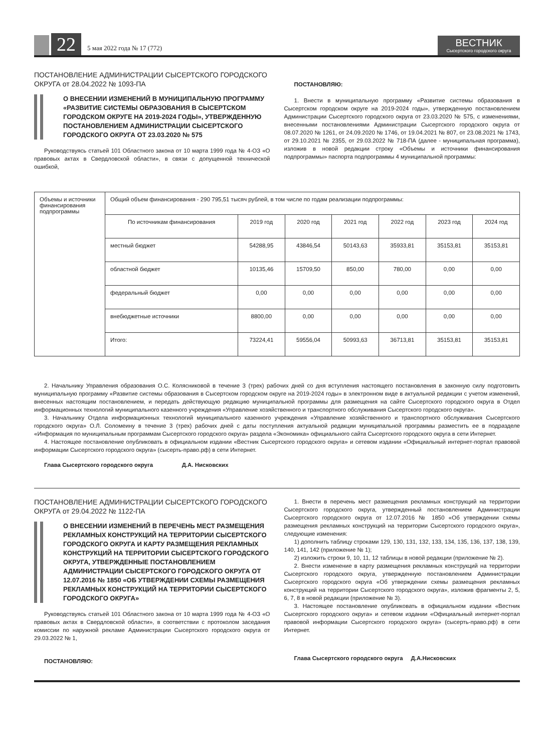22
5 мая 2022 года № 17 (772)
ВЕСТНИК
Сысертского городского округа
ПОСТАНОВЛЕНИЕ АДМИНИСТРАЦИИ СЫСЕРТСКОГО ГОРОДСКОГО ОКРУГА от 28.04.2022 № 1093-ПА
О ВНЕСЕНИИ ИЗМЕНЕНИЙ В МУНИЦИПАЛЬНУЮ ПРОГРАММУ «РАЗВИТИЕ СИСТЕМЫ ОБРАЗОВАНИЯ В СЫСЕРТСКОМ ГОРОДСКОМ ОКРУГЕ НА 2019-2024 ГОДЫ», УТВЕРЖДЕННУЮ ПОСТАНОВЛЕНИЕМ АДМИНИСТРАЦИИ СЫСЕРТСКОГО ГОРОДСКОГО ОКРУГА ОТ 23.03.2020 № 575
Руководствуясь статьей 101 Областного закона от 10 марта 1999 года № 4-ОЗ «О правовых актах в Свердловской области», в связи с допущенной технической ошибкой,
ПОСТАНОВЛЯЮ:
1. Внести в муниципальную программу «Развитие системы образования в Сысертском городском округе на 2019-2024 годы», утвержденную постановлением Администрации Сысертского городского округа от 23.03.2020 № 575, с изменениями, внесенными постановлениями Администрации Сысертского городского округа от 08.07.2020 № 1261, от 24.09.2020 № 1746, от 19.04.2021 № 807, от 23.08.2021 № 1743, от 29.10.2021 № 2355, от 29.03.2022 № 718-ПА (далее - муниципальная программа), изложив в новой редакции строку «Объемы и источники финансирования подпрограммы» паспорта подпрограммы 4 муниципальной программы:
| Объемы и источники финансирования подпрограммы | Общий объем финансирования - 290 795,51 тысяч рублей, в том числе по годам реализации подпрограммы: | | | | | | |
| | По источникам финансирования | 2019 год | 2020 год | 2021 год | 2022 год | 2023 год | 2024 год |
| | местный бюджет | 54288,95 | 43846,54 | 50143,63 | 35933,81 | 35153,81 | 35153,81 |
| | областной бюджет | 10135,46 | 15709,50 | 850,00 | 780,00 | 0,00 | 0,00 |
| | федеральный бюджет | 0,00 | 0,00 | 0,00 | 0,00 | 0,00 | 0,00 |
| | внебюджетные источники | 8800,00 | 0,00 | 0,00 | 0,00 | 0,00 | 0,00 |
| | Итого: | 73224,41 | 59556,04 | 50993,63 | 36713,81 | 35153,81 | 35153,81 |
2. Начальнику Управления образования О.С. Колясниковой в течение 3 (трех) рабочих дней со дня вступления настоящего постановления в законную силу подготовить муниципальную программу «Развитие системы образования в Сысертском городском округе на 2019-2024 годы» в электронном виде в актуальной редакции с учетом изменений, внесенных настоящим постановлением, и передать действующую редакцию муниципальной программы для размещения на сайте Сысертского городского округа в Отдел информационных технологий муниципального казенного учреждения «Управление хозяйственного и транспортного обслуживания Сысертского городского округа».
3. Начальнику Отдела информационных технологий муниципального казенного учреждения «Управление хозяйственного и транспортного обслуживания Сысертского городского округа» О.Л. Соломеину в течение 3 (трех) рабочих дней с даты поступления актуальной редакции муниципальной программы разместить ее в подразделе «Информация по муниципальным программам Сысертского городского округа» раздела «Экономика» официального сайта Сысертского городского округа в сети Интернет.
4. Настоящее постановление опубликовать в официальном издании «Вестник Сысертского городского округа» и сетевом издании «Официальный интернет-портал правовой информации Сысертского городского округа» (сысерть-право.рф) в сети Интернет.
Глава Сысертского городского округа Д.А. Нисковских
ПОСТАНОВЛЕНИЕ АДМИНИСТРАЦИИ СЫСЕРТСКОГО ГОРОДСКОГО ОКРУГА от 29.04.2022 № 1122-ПА
О ВНЕСЕНИИ ИЗМЕНЕНИЙ В ПЕРЕЧЕНЬ МЕСТ РАЗМЕЩЕНИЯ РЕКЛАМНЫХ КОНСТРУКЦИЙ НА ТЕРРИТОРИИ СЫСЕРТСКОГО ГОРОДСКОГО ОКРУГА И КАРТУ РАЗМЕЩЕНИЯ РЕКЛАМНЫХ КОНСТРУКЦИЙ НА ТЕРРИТОРИИ СЫСЕРТСКОГО ГОРОДСКОГО ОКРУГА, УТВЕРЖДЕННЫЕ ПОСТАНОВЛЕНИЕМ АДМИНИСТРАЦИИ СЫСЕРТСКОГО ГОРОДСКОГО ОКРУГА ОТ 12.07.2016 № 1850 «ОБ УТВЕРЖДЕНИИ СХЕМЫ РАЗМЕЩЕНИЯ РЕКЛАМНЫХ КОНСТРУКЦИЙ НА ТЕРРИТОРИИ СЫСЕРТСКОГО ГОРОДСКОГО ОКРУГА»
Руководствуясь статьей 101 Областного закона от 10 марта 1999 года № 4-ОЗ «О правовых актах в Свердловской области», в соответствии с протоколом заседания комиссии по наружной рекламе Администрации Сысертского городского округа от 29.03.2022 № 1,
ПОСТАНОВЛЯЮ:
1. Внести в перечень мест размещения рекламных конструкций на территории Сысертского городского округа, утвержденный постановлением Администрации Сысертского городского округа от 12.07.2016 № 1850 «Об утверждении схемы размещения рекламных конструкций на территории Сысертского городского округа», следующие изменения:
1) дополнить таблицу строками 129, 130, 131, 132, 133, 134, 135, 136, 137, 138, 139, 140, 141, 142 (приложение № 1);
2) изложить строки 9, 10, 11, 12 таблицы в новой редакции (приложение № 2).
2. Внести изменение в карту размещения рекламных конструкций на территории Сысертского городского округа, утвержденную постановлением Администрации Сысертского городского округа «Об утверждении схемы размещения рекламных конструкций на территории Сысертского городского округа», изложив фрагменты 2, 5, 6, 7, 8 в новой редакции (приложение № 3).
3. Настоящее постановление опубликовать в официальном издании «Вестник Сысертского городского округа» и сетевом издании «Официальный интернет-портал правовой информации Сысертского городского округа» (сысерть-право.рф) в сети Интернет.
Глава Сысертского городского округа Д.А.Нисковских